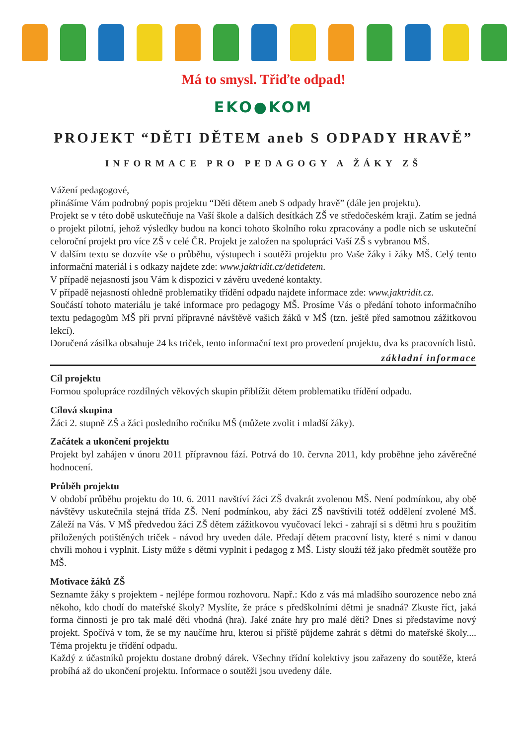Má to smysl. Třiďte odpad!
EKO●KOM
PROJEKT “DĚTI DĚTEM aneb S ODPADY HRAVĚ”
INFORMACE PRO PEDAGOGY A ŽÁKY ZŠ
Vážení pedagogové,
přinášíme Vám podrobný popis projektu “Děti dětem aneb S odpady hravě” (dále jen projektu).
Projekt se v této době uskutečňuje na Vaší škole a dalších desítkách ZŠ ve středočeském kraji. Zatím se jedná o projekt pilotní, jehož výsledky budou na konci tohoto školního roku zpracovány a podle nich se uskuteční celoroční projekt pro více ZŠ v celé ČR. Projekt je založen na spolupráci Vaší ZŠ s vybranou MŠ.
V dalším textu se dozvíte vše o průběhu, výstupech i soutěži projektu pro Vaše žáky i žáky MŠ. Celý tento informační materiál i s odkazy najdete zde: www.jaktridit.cz/detidetem.
V případě nejasností jsou Vám k dispozici v závěru uvedené kontakty.
V případě nejasností ohledně problematiky třídění odpadu najdete informace zde: www.jaktridit.cz.
Součástí tohoto materiálu je také informace pro pedagogy MŠ. Prosíme Vás o předání tohoto informačního textu pedagogům MŠ při první přípravné návštěvě vašich žáků v MŠ (tzn. ještě před samotnou zážitkovou lekcí).
Doručená zásilka obsahuje 24 ks triček, tento informační text pro provedení projektu, dva ks pracovních listů.
základní informace
Cíl projektu
Formou spolupráce rozdílných věkových skupin přiblížit dětem problematiku třídění odpadu.
Cílová skupina
Žáci 2. stupně ZŠ a žáci posledního ročníku MŠ (můžete zvolit i mladší žáky).
Začátek a ukončení projektu
Projekt byl zahájen v únoru 2011 přípravnou fází. Potrvá do 10. června 2011, kdy proběhne jeho závěrečné hodnocení.
Průběh projektu
V období průběhu projektu do 10. 6. 2011 navštíví žáci ZŠ dvakrát zvolenou MŠ. Není podmínkou, aby obě návštěvy uskutečnila stejná třída ZŠ. Není podmínkou, aby žáci ZŠ navštívili totéž oddělení zvolené MŠ. Záleží na Vás. V MŠ předvedou žáci ZŠ dětem zážitkovou vyučovací lekci - zahrají si s dětmi hru s použitím přiložených potištěných triček - návod hry uveden dále. Předají dětem pracovní listy, které s nimi v danou chvíli mohou i vyplnit. Listy může s dětmi vyplnit i pedagog z MŠ. Listy slouží též jako předmět soutěže pro MŠ.
Motivace žáků ZŠ
Seznamte žáky s projektem - nejlépe formou rozhovoru. Např.: Kdo z vás má mladšího sourozence nebo zná někoho, kdo chodí do mateřské školy? Myslíte, že práce s předškolními dětmi je snadná? Zkuste říct, jaká forma činnosti je pro tak malé děti vhodná (hra). Jaké znáte hry pro malé děti? Dnes si představíme nový projekt. Spočívá v tom, že se my naučíme hru, kterou si příště půjdeme zahrát s dětmi do mateřské školy.... Téma projektu je třídění odpadu.
Každý z účastníků projektu dostane drobný dárek. Všechny třídní kolektivy jsou zařazeny do soutěže, která probíhá až do ukončení projektu. Informace o soutěži jsou uvedeny dále.